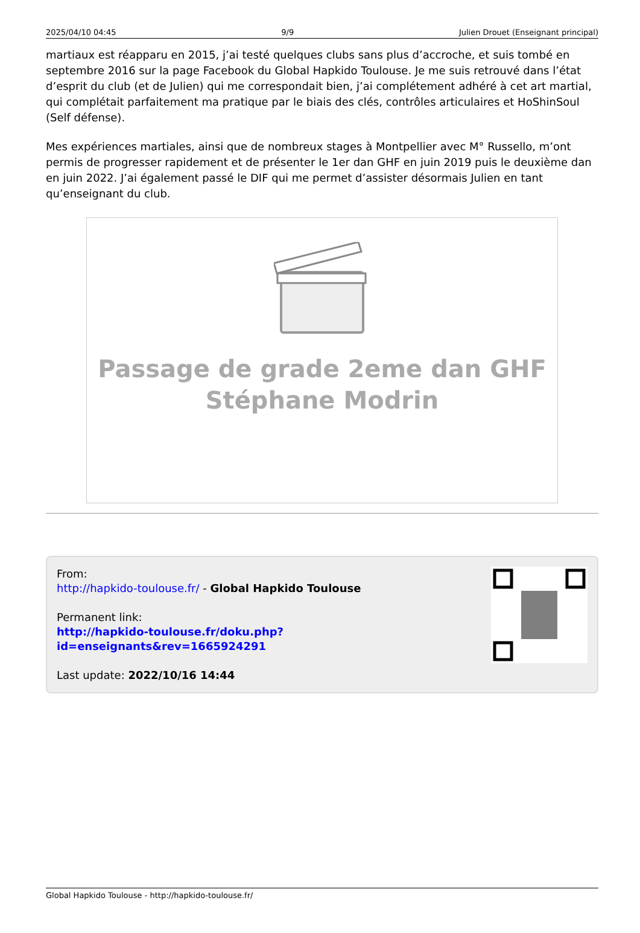2025/04/10 04:45 9/9 Julien Drouet (Enseignant principal)
martiaux est réapparu en 2015, j’ai testé quelques clubs sans plus d’accroche, et suis tombé en septembre 2016 sur la page Facebook du Global Hapkido Toulouse. Je me suis retrouvé dans l’état d’esprit du club (et de Julien) qui me correspondait bien, j’ai complétement adhéré à cet art martial, qui complétait parfaitement ma pratique par le biais des clés, contrôles articulaires et HoShinSoul (Self défense).
Mes expériences martiales, ainsi que de nombreux stages à Montpellier avec M° Russello, m’ont permis de progresser rapidement et de présenter le 1er dan GHF en juin 2019 puis le deuxième dan en juin 2022. J’ai également passé le DIF qui me permet d’assister désormais Julien en tant qu’enseignant du club.
Passage de grade 2eme dan GHF
Stéphane Modrin
From:
http://hapkido-toulouse.fr/ - Global Hapkido Toulouse
Permanent link:
http://hapkido-toulouse.fr/doku.php?id=enseignants&rev=1665924291
Last update: 2022/10/16 14:44
Global Hapkido Toulouse - http://hapkido-toulouse.fr/